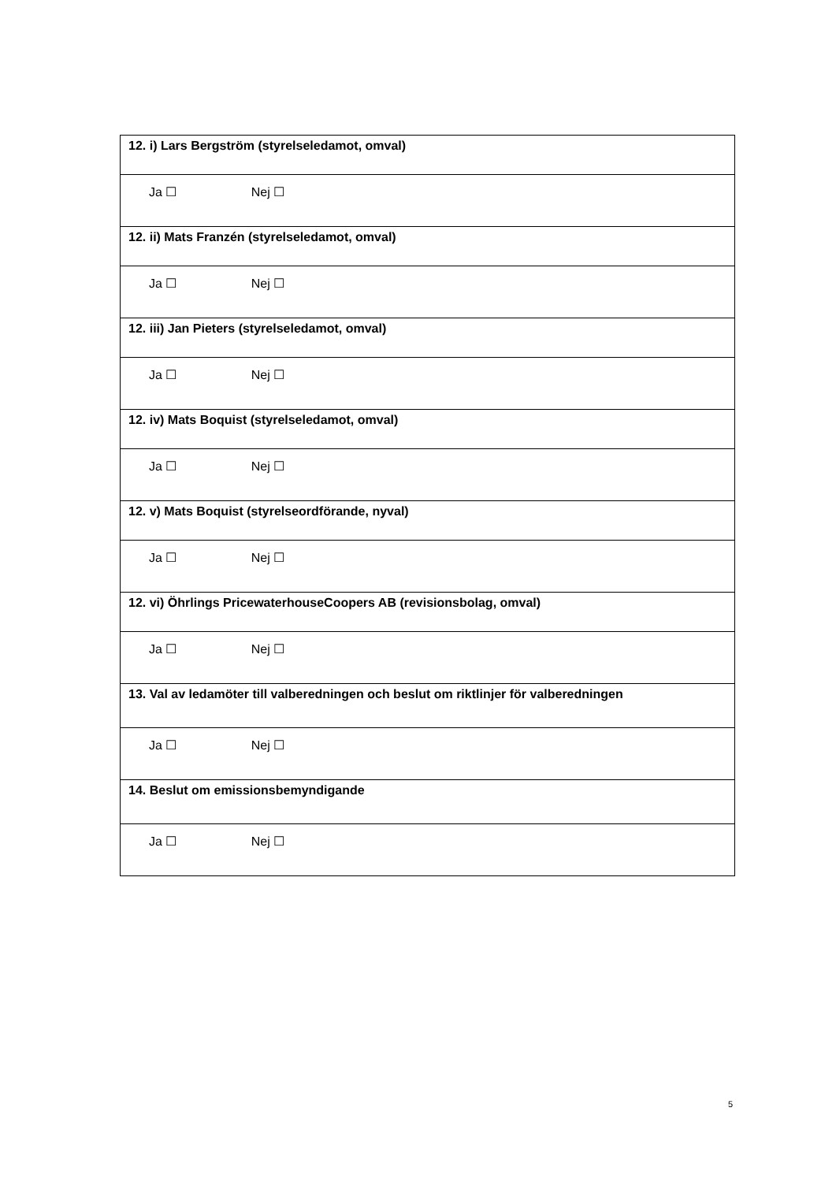| 12. i) Lars Bergström (styrelseledamot, omval) |
| Ja ☐ Nej ☐ |
| 12. ii) Mats Franzén (styrelseledamot, omval) |
| Ja ☐ Nej ☐ |
| 12. iii) Jan Pieters (styrelseledamot, omval) |
| Ja ☐ Nej ☐ |
| 12. iv) Mats Boquist (styrelseledamot, omval) |
| Ja ☐ Nej ☐ |
| 12. v) Mats Boquist (styrelseordförande, nyval) |
| Ja ☐ Nej ☐ |
| 12. vi) Öhrlings PricewaterhouseCoopers AB (revisionsbolag, omval) |
| Ja ☐ Nej ☐ |
| 13. Val av ledamöter till valberedningen och beslut om riktlinjer för valberedningen |
| Ja ☐ Nej ☐ |
| 14. Beslut om emissionsbemyndigande |
| Ja ☐ Nej ☐ |
5